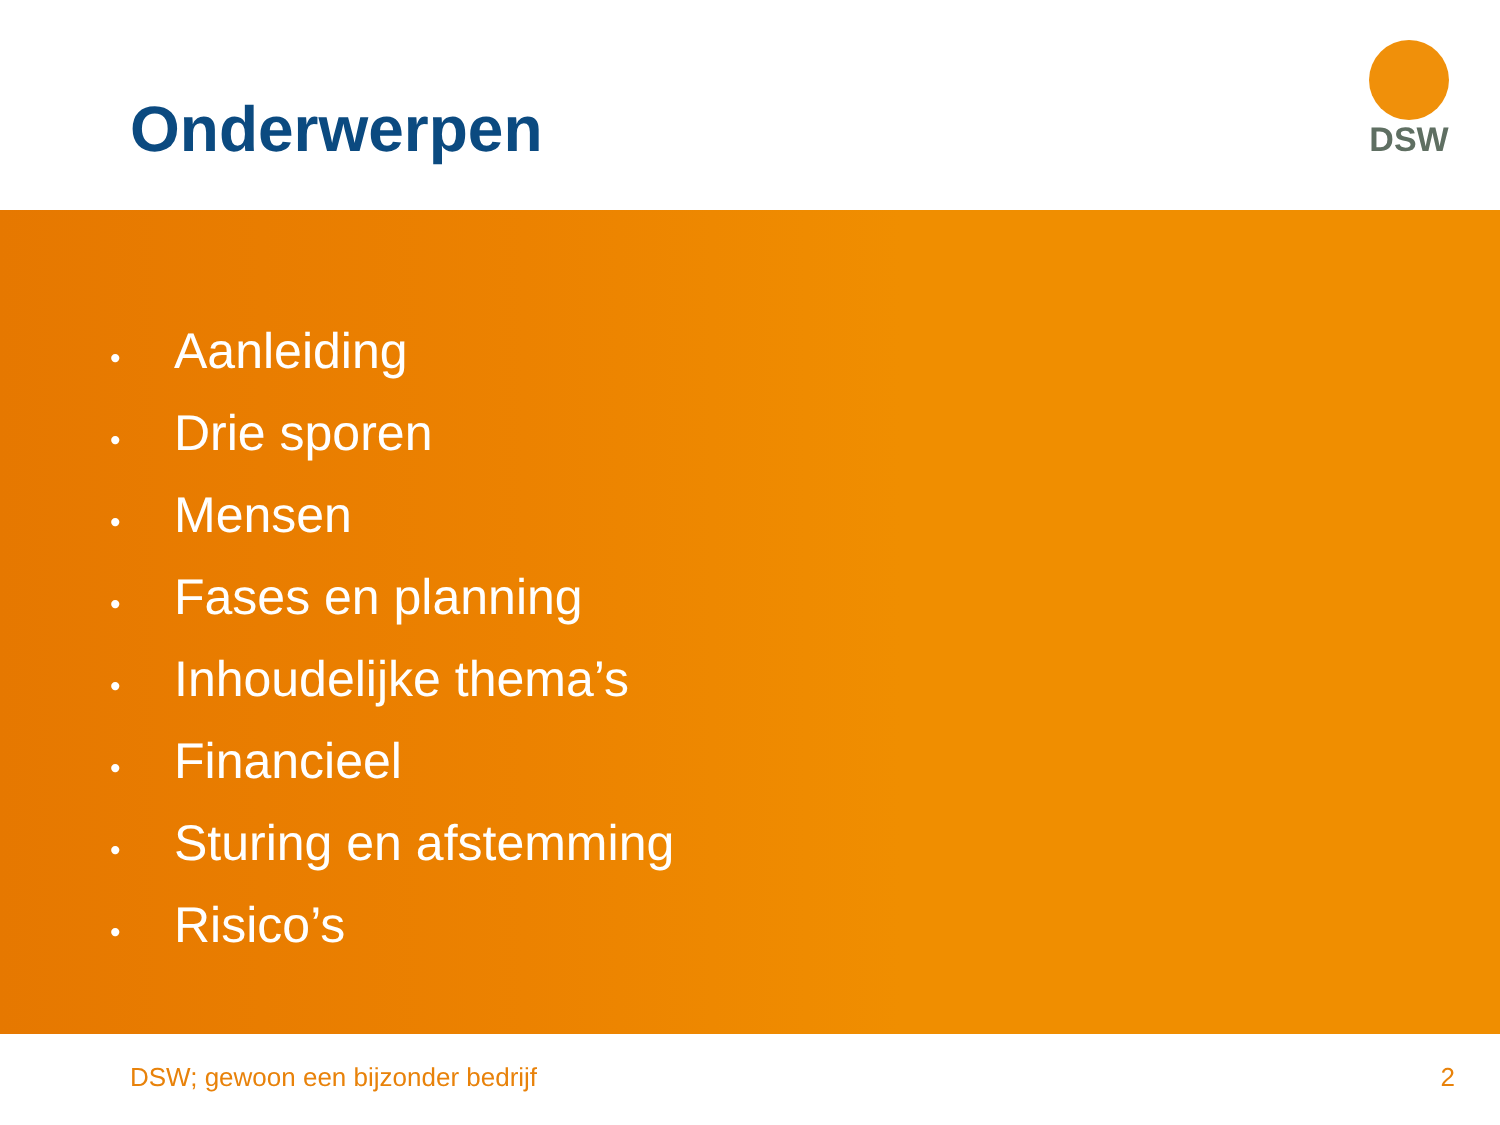Onderwerpen
DSW
• Aanleiding
• Drie sporen
• Mensen
• Fases en planning
• Inhoudelijke thema’s
• Financieel
• Sturing en afstemming
• Risico’s
DSW; gewoon een bijzonder bedrijf
2